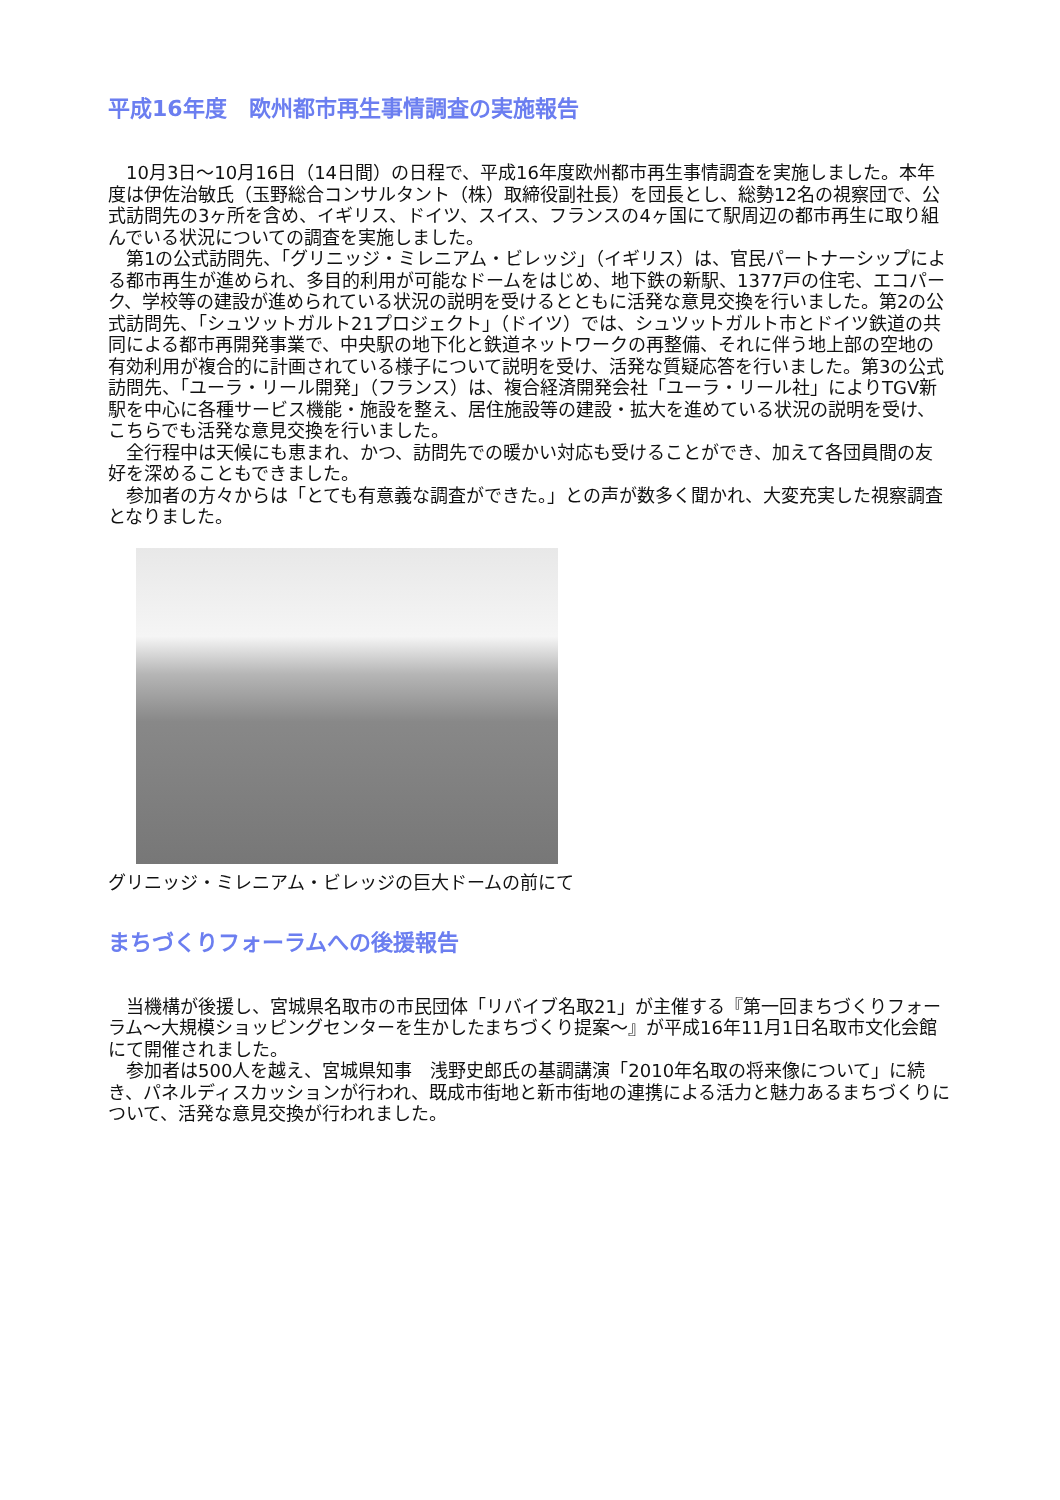平成16年度　欧州都市再生事情調査の実施報告
　10月3日～10月16日（14日間）の日程で、平成16年度欧州都市再生事情調査を実施しました。本年度は伊佐治敏氏（玉野総合コンサルタント（株）取締役副社長）を団長とし、総勢12名の視察団で、公式訪問先の3ヶ所を含め、イギリス、ドイツ、スイス、フランスの4ヶ国にて駅周辺の都市再生に取り組んでいる状況についての調査を実施しました。
　第1の公式訪問先、「グリニッジ・ミレニアム・ビレッジ」（イギリス）は、官民パートナーシップによる都市再生が進められ、多目的利用が可能なドームをはじめ、地下鉄の新駅、1377戸の住宅、エコパーク、学校等の建設が進められている状況の説明を受けるとともに活発な意見交換を行いました。第2の公式訪問先、「シュツットガルト21プロジェクト」（ドイツ）では、シュツットガルト市とドイツ鉄道の共同による都市再開発事業で、中央駅の地下化と鉄道ネットワークの再整備、それに伴う地上部の空地の有効利用が複合的に計画されている様子について説明を受け、活発な質疑応答を行いました。第3の公式訪問先、「ユーラ・リール開発」（フランス）は、複合経済開発会社「ユーラ・リール社」によりTGV新駅を中心に各種サービス機能・施設を整え、居住施設等の建設・拡大を進めている状況の説明を受け、こちらでも活発な意見交換を行いました。
　全行程中は天候にも恵まれ、かつ、訪問先での暖かい対応も受けることができ、加えて各団員間の友好を深めることもできました。
　参加者の方々からは「とても有意義な調査ができた。」との声が数多く聞かれ、大変充実した視察調査となりました。
グリニッジ・ミレニアム・ビレッジの巨大ドームの前にて
まちづくりフォーラムへの後援報告
　当機構が後援し、宮城県名取市の市民団体「リバイブ名取21」が主催する『第一回まちづくりフォーラム～大規模ショッピングセンターを生かしたまちづくり提案～』が平成16年11月1日名取市文化会館にて開催されました。
　参加者は500人を越え、宮城県知事　浅野史郎氏の基調講演「2010年名取の将来像について」に続き、パネルディスカッションが行われ、既成市街地と新市街地の連携による活力と魅力あるまちづくりについて、活発な意見交換が行われました。